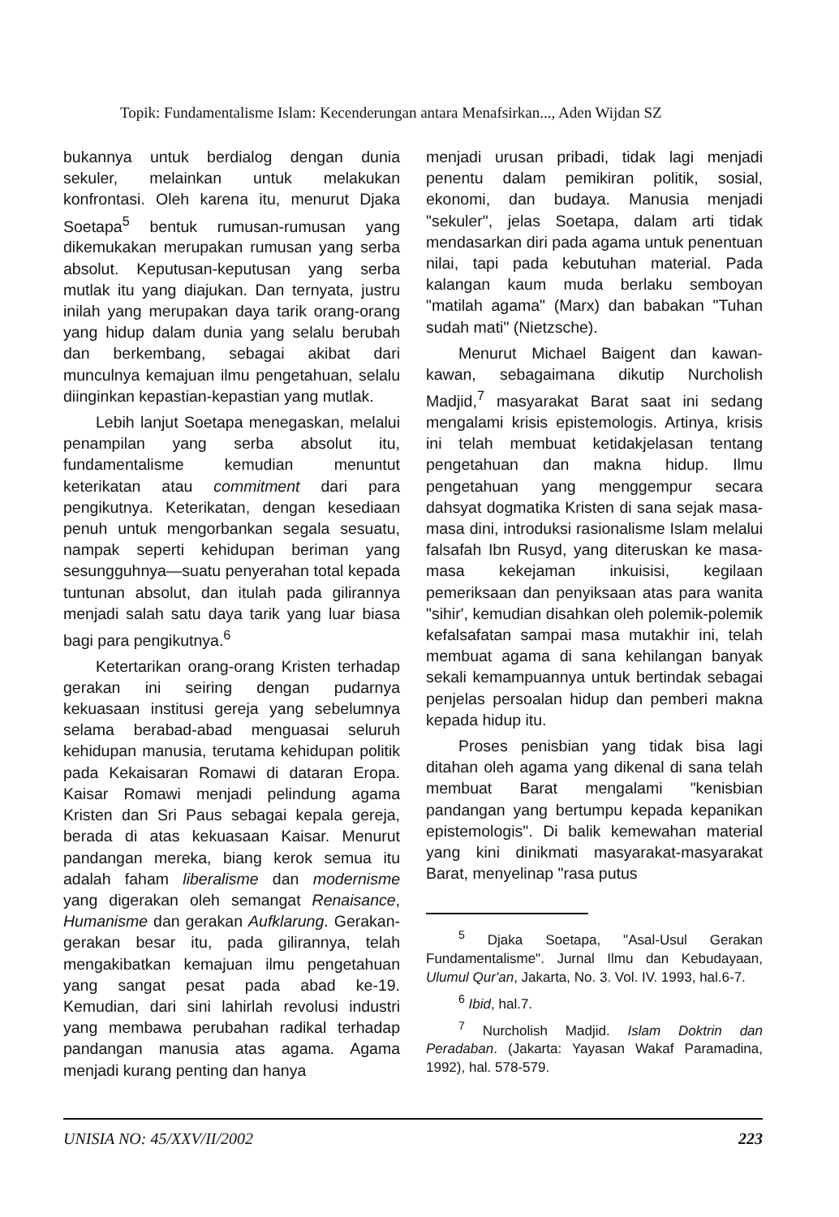Topik: Fundamentalisme Islam: Kecenderungan antara Menafsirkan..., Aden Wijdan SZ
bukannya untuk berdialog dengan dunia sekuler, melainkan untuk melakukan konfrontasi. Oleh karena itu, menurut Djaka Soetapa<sup>5</sup> bentuk rumusan-rumusan yang dikemukakan merupakan rumusan yang serba absolut. Keputusan-keputusan yang serba mutlak itu yang diajukan. Dan ternyata, justru inilah yang merupakan daya tarik orang-orang yang hidup dalam dunia yang selalu berubah dan berkembang, sebagai akibat dari munculnya kemajuan ilmu pengetahuan, selalu diinginkan kepastian-kepastian yang mutlak.
Lebih lanjut Soetapa menegaskan, melalui penampilan yang serba absolut itu, fundamentalisme kemudian menuntut keterikatan atau commitment dari para pengikutnya. Keterikatan, dengan kesediaan penuh untuk mengorbankan segala sesuatu, nampak seperti kehidupan beriman yang sesungguhnya—suatu penyerahan total kepada tuntunan absolut, dan itulah pada gilirannya menjadi salah satu daya tarik yang luar biasa bagi para pengikutnya.<sup>6</sup>
Ketertarikan orang-orang Kristen terhadap gerakan ini seiring dengan pudarnya kekuasaan institusi gereja yang sebelumnya selama berabad-abad menguasai seluruh kehidupan manusia, terutama kehidupan politik pada Kekaisaran Romawi di dataran Eropa. Kaisar Romawi menjadi pelindung agama Kristen dan Sri Paus sebagai kepala gereja, berada di atas kekuasaan Kaisar. Menurut pandangan mereka, biang kerok semua itu adalah faham liberalisme dan modernisme yang digerakan oleh semangat Renaisance, Humanisme dan gerakan Aufklarung. Gerakan-gerakan besar itu, pada gilirannya, telah mengakibatkan kemajuan ilmu pengetahuan yang sangat pesat pada abad ke-19. Kemudian, dari sini lahirlah revolusi industri yang membawa perubahan radikal terhadap pandangan manusia atas agama. Agama menjadi kurang penting dan hanya
menjadi urusan pribadi, tidak lagi menjadi penentu dalam pemikiran politik, sosial, ekonomi, dan budaya. Manusia menjadi "sekuler", jelas Soetapa, dalam arti tidak mendasarkan diri pada agama untuk penentuan nilai, tapi pada kebutuhan material. Pada kalangan kaum muda berlaku semboyan "matilah agama" (Marx) dan babakan "Tuhan sudah mati" (Nietzsche).
Menurut Michael Baigent dan kawan-kawan, sebagaimana dikutip Nurcholish Madjid,<sup>7</sup> masyarakat Barat saat ini sedang mengalami krisis epistemologis. Artinya, krisis ini telah membuat ketidakjelasan tentang pengetahuan dan makna hidup. Ilmu pengetahuan yang menggempur secara dahsyat dogmatika Kristen di sana sejak masa-masa dini, introduksi rasionalisme Islam melalui falsafah Ibn Rusyd, yang diteruskan ke masa-masa kekejaman inkuisisi, kegilaan pemeriksaan dan penyiksaan atas para wanita "sihir', kemudian disahkan oleh polemik-polemik kefalsafatan sampai masa mutakhir ini, telah membuat agama di sana kehilangan banyak sekali kemampuannya untuk bertindak sebagai penjelas persoalan hidup dan pemberi makna kepada hidup itu.
Proses penisbian yang tidak bisa lagi ditahan oleh agama yang dikenal di sana telah membuat Barat mengalami "kenisbian pandangan yang bertumpu kepada kepanikan epistemologis". Di balik kemewahan material yang kini dinikmati masyarakat-masyarakat Barat, menyelinap "rasa putus
<sup>5</sup> Djaka Soetapa, "Asal-Usul Gerakan Fundamentalisme". Jurnal Ilmu dan Kebudayaan, Ulumul Qur'an, Jakarta, No. 3. Vol. IV. 1993, hal.6-7.
<sup>6</sup> Ibid, hal.7.
<sup>7</sup> Nurcholish Madjid. Islam Doktrin dan Peradaban. (Jakarta: Yayasan Wakaf Paramadina, 1992), hal. 578-579.
UNISIA NO: 45/XXV/II/2002 223